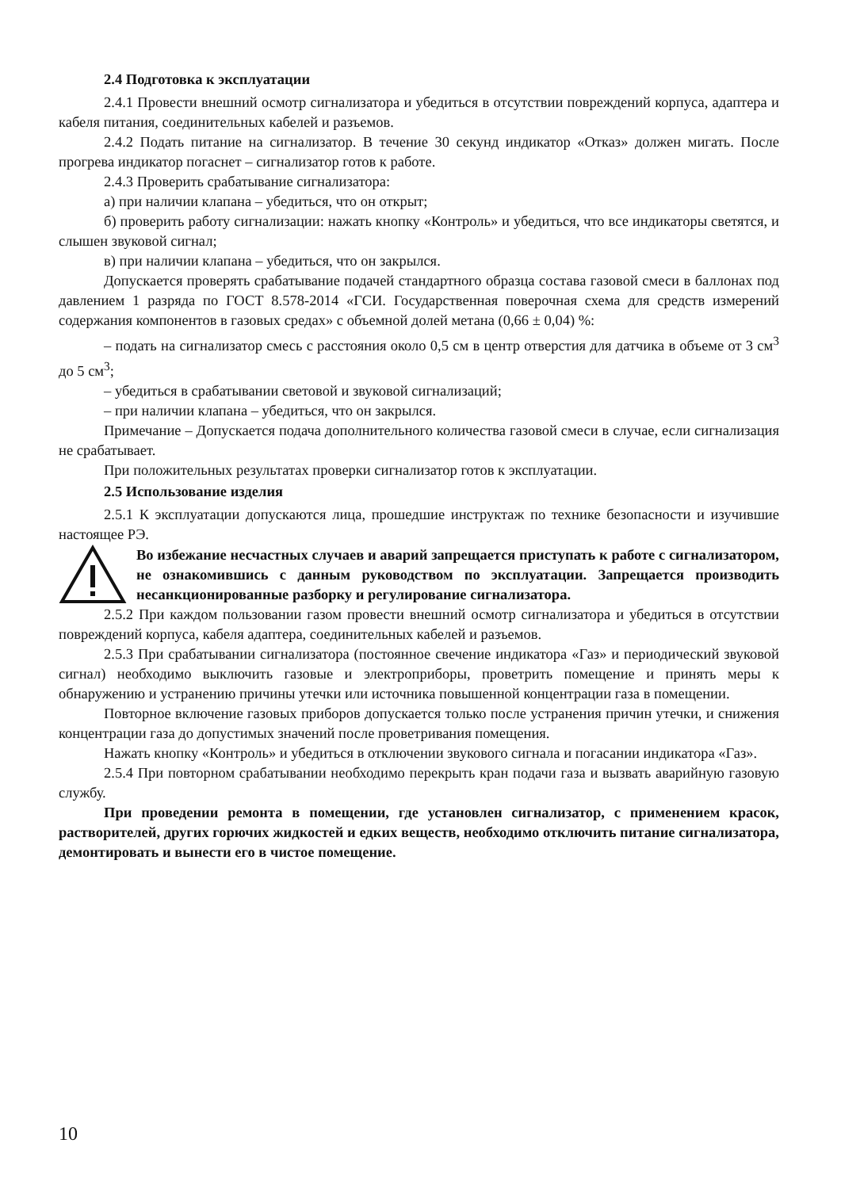2.4 Подготовка к эксплуатации
2.4.1 Провести внешний осмотр сигнализатора и убедиться в отсутствии повреждений корпуса, адаптера и кабеля питания, соединительных кабелей и разъемов.
2.4.2 Подать питание на сигнализатор. В течение 30 секунд индикатор «Отказ» должен мигать. После прогрева индикатор погаснет – сигнализатор готов к работе.
2.4.3 Проверить срабатывание сигнализатора:
а) при наличии клапана – убедиться, что он открыт;
б) проверить работу сигнализации: нажать кнопку «Контроль» и убедиться, что все индикаторы светятся, и слышен звуковой сигнал;
в) при наличии клапана – убедиться, что он закрылся.
Допускается проверять срабатывание подачей стандартного образца состава газовой смеси в баллонах под давлением 1 разряда по ГОСТ 8.578-2014 «ГСИ. Государственная поверочная схема для средств измерений содержания компонентов в газовых средах» с объемной долей метана (0,66 ± 0,04) %:
– подать на сигнализатор смесь с расстояния около 0,5 см в центр отверстия для датчика в объеме от 3 см<sup>3</sup> до 5 см<sup>3</sup>;
– убедиться в срабатывании световой и звуковой сигнализаций;
– при наличии клапана – убедиться, что он закрылся.
Примечание – Допускается подача дополнительного количества газовой смеси в случае, если сигнализация не срабатывает.
При положительных результатах проверки сигнализатор готов к эксплуатации.
2.5 Использование изделия
2.5.1 К эксплуатации допускаются лица, прошедшие инструктаж по технике безопасности и изучившие настоящее РЭ.
Во избежание несчастных случаев и аварий запрещается приступать к работе с сигнализатором, не ознакомившись с данным руководством по эксплуатации. Запрещается производить несанкционированные разборку и регулирование сигнализатора.
2.5.2 При каждом пользовании газом провести внешний осмотр сигнализатора и убедиться в отсутствии повреждений корпуса, кабеля адаптера, соединительных кабелей и разъемов.
2.5.3 При срабатывании сигнализатора (постоянное свечение индикатора «Газ» и периодический звуковой сигнал) необходимо выключить газовые и электроприборы, проветрить помещение и принять меры к обнаружению и устранению причины утечки или источника повышенной концентрации газа в помещении.
Повторное включение газовых приборов допускается только после устранения причин утечки, и снижения концентрации газа до допустимых значений после проветривания помещения.
Нажать кнопку «Контроль» и убедиться в отключении звукового сигнала и погасании индикатора «Газ».
2.5.4 При повторном срабатывании необходимо перекрыть кран подачи газа и вызвать аварийную газовую службу.
При проведении ремонта в помещении, где установлен сигнализатор, с применением красок, растворителей, других горючих жидкостей и едких веществ, необходимо отключить питание сигнализатора, демонтировать и вынести его в чистое помещение.
10